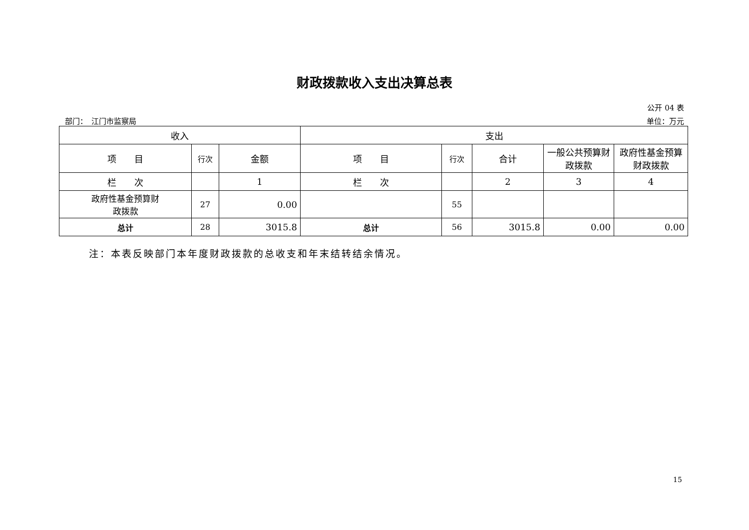财政拨款收入支出决算总表
公开 04 表
部门：　江门市监察局 单位：万元
| 收入 | | | 支出 | | | | |
| --- | --- | --- | --- | --- | --- | --- | --- |
| 项 目 | 行次 | 金额 | 项 目 | 行次 | 合计 | 一般公共预算财政拨款 | 政府性基金预算财政拨款 |
| 栏 次 | | 1 | 栏 次 | | 2 | 3 | 4 |
| 政府性基金预算财 政拨款 | 27 | 0.00 | | 55 | | | |
| 总计 | 28 | 3015.8 | 总计 | 56 | 3015.8 | 0.00 | 0.00 |
注：本表反映部门本年度财政拨款的总收支和年末结转结余情况。
15